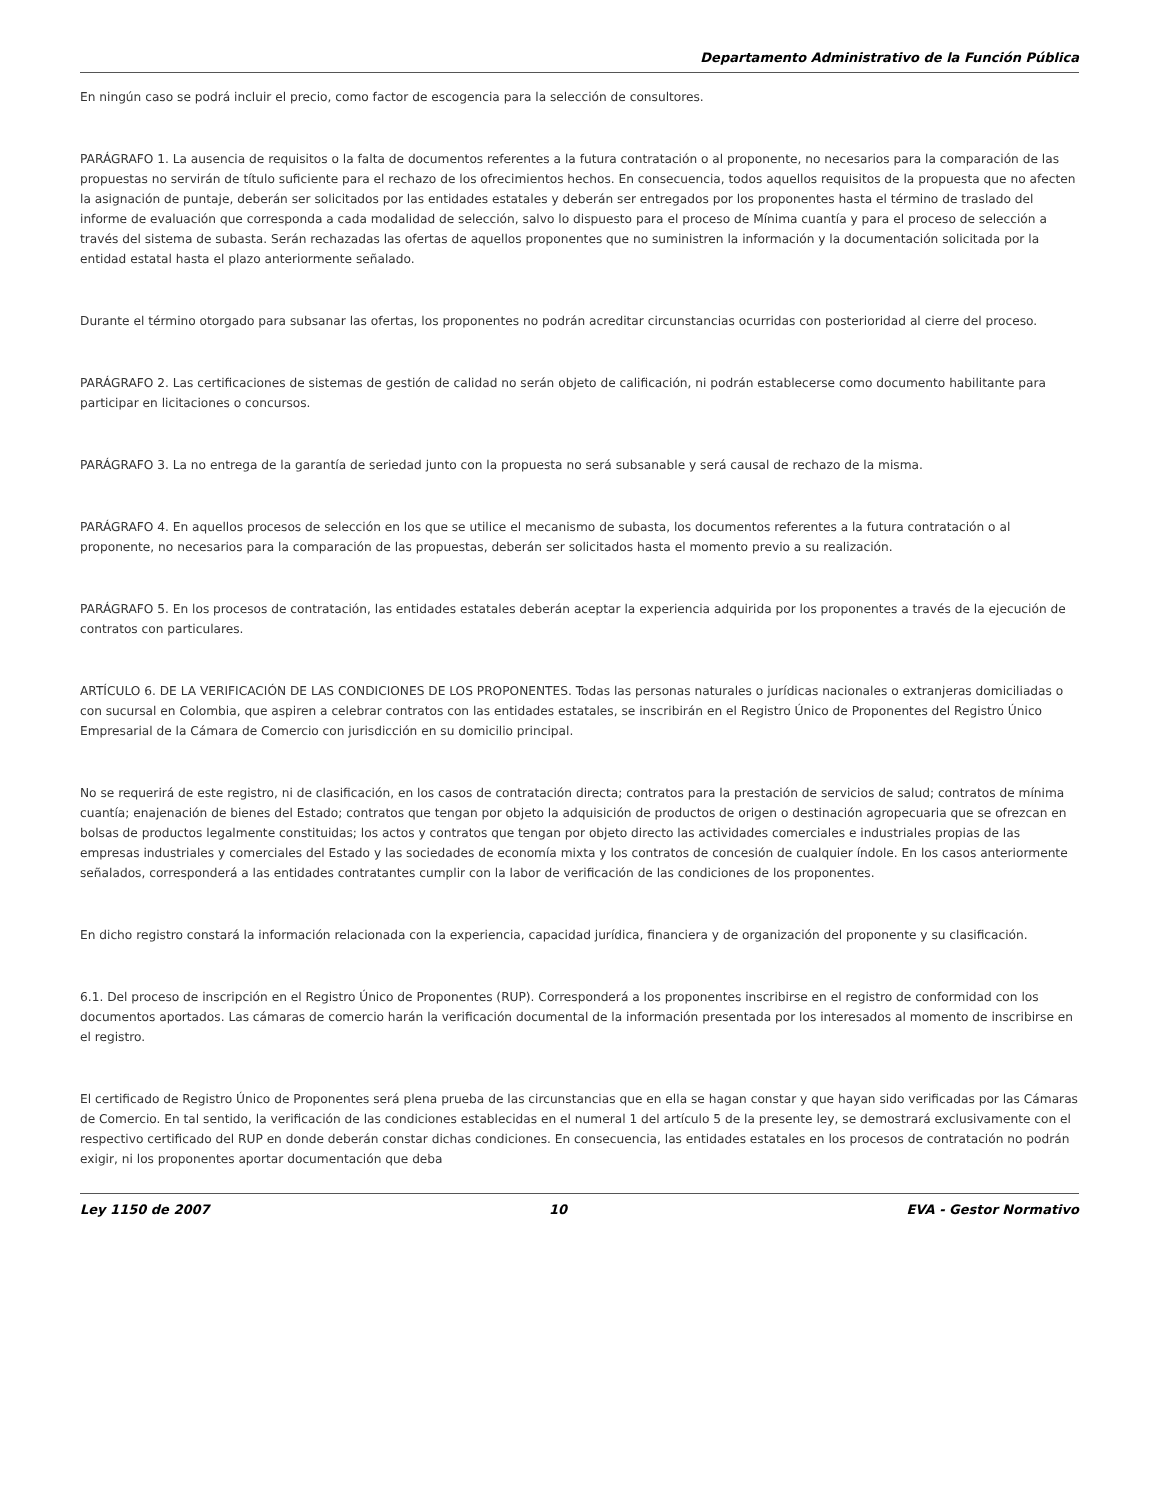Departamento Administrativo de la Función Pública
En ningún caso se podrá incluir el precio, como factor de escogencia para la selección de consultores.
PARÁGRAFO 1. La ausencia de requisitos o la falta de documentos referentes a la futura contratación o al proponente, no necesarios para la comparación de las propuestas no servirán de título suficiente para el rechazo de los ofrecimientos hechos. En consecuencia, todos aquellos requisitos de la propuesta que no afecten la asignación de puntaje, deberán ser solicitados por las entidades estatales y deberán ser entregados por los proponentes hasta el término de traslado del informe de evaluación que corresponda a cada modalidad de selección, salvo lo dispuesto para el proceso de Mínima cuantía y para el proceso de selección a través del sistema de subasta. Serán rechazadas las ofertas de aquellos proponentes que no suministren la información y la documentación solicitada por la entidad estatal hasta el plazo anteriormente señalado.
Durante el término otorgado para subsanar las ofertas, los proponentes no podrán acreditar circunstancias ocurridas con posterioridad al cierre del proceso.
PARÁGRAFO 2. Las certificaciones de sistemas de gestión de calidad no serán objeto de calificación, ni podrán establecerse como documento habilitante para participar en licitaciones o concursos.
PARÁGRAFO 3. La no entrega de la garantía de seriedad junto con la propuesta no será subsanable y será causal de rechazo de la misma.
PARÁGRAFO 4. En aquellos procesos de selección en los que se utilice el mecanismo de subasta, los documentos referentes a la futura contratación o al proponente, no necesarios para la comparación de las propuestas, deberán ser solicitados hasta el momento previo a su realización.
PARÁGRAFO 5. En los procesos de contratación, las entidades estatales deberán aceptar la experiencia adquirida por los proponentes a través de la ejecución de contratos con particulares.
ARTÍCULO 6. DE LA VERIFICACIÓN DE LAS CONDICIONES DE LOS PROPONENTES. Todas las personas naturales o jurídicas nacionales o extranjeras domiciliadas o con sucursal en Colombia, que aspiren a celebrar contratos con las entidades estatales, se inscribirán en el Registro Único de Proponentes del Registro Único Empresarial de la Cámara de Comercio con jurisdicción en su domicilio principal.
No se requerirá de este registro, ni de clasificación, en los casos de contratación directa; contratos para la prestación de servicios de salud; contratos de mínima cuantía; enajenación de bienes del Estado; contratos que tengan por objeto la adquisición de productos de origen o destinación agropecuaria que se ofrezcan en bolsas de productos legalmente constituidas; los actos y contratos que tengan por objeto directo las actividades comerciales e industriales propias de las empresas industriales y comerciales del Estado y las sociedades de economía mixta y los contratos de concesión de cualquier índole. En los casos anteriormente señalados, corresponderá a las entidades contratantes cumplir con la labor de verificación de las condiciones de los proponentes.
En dicho registro constará la información relacionada con la experiencia, capacidad jurídica, financiera y de organización del proponente y su clasificación.
6.1. Del proceso de inscripción en el Registro Único de Proponentes (RUP). Corresponderá a los proponentes inscribirse en el registro de conformidad con los documentos aportados. Las cámaras de comercio harán la verificación documental de la información presentada por los interesados al momento de inscribirse en el registro.
El certificado de Registro Único de Proponentes será plena prueba de las circunstancias que en ella se hagan constar y que hayan sido verificadas por las Cámaras de Comercio. En tal sentido, la verificación de las condiciones establecidas en el numeral 1 del artículo 5 de la presente ley, se demostrará exclusivamente con el respectivo certificado del RUP en donde deberán constar dichas condiciones. En consecuencia, las entidades estatales en los procesos de contratación no podrán exigir, ni los proponentes aportar documentación que deba
Ley 1150 de 2007 10 EVA - Gestor Normativo